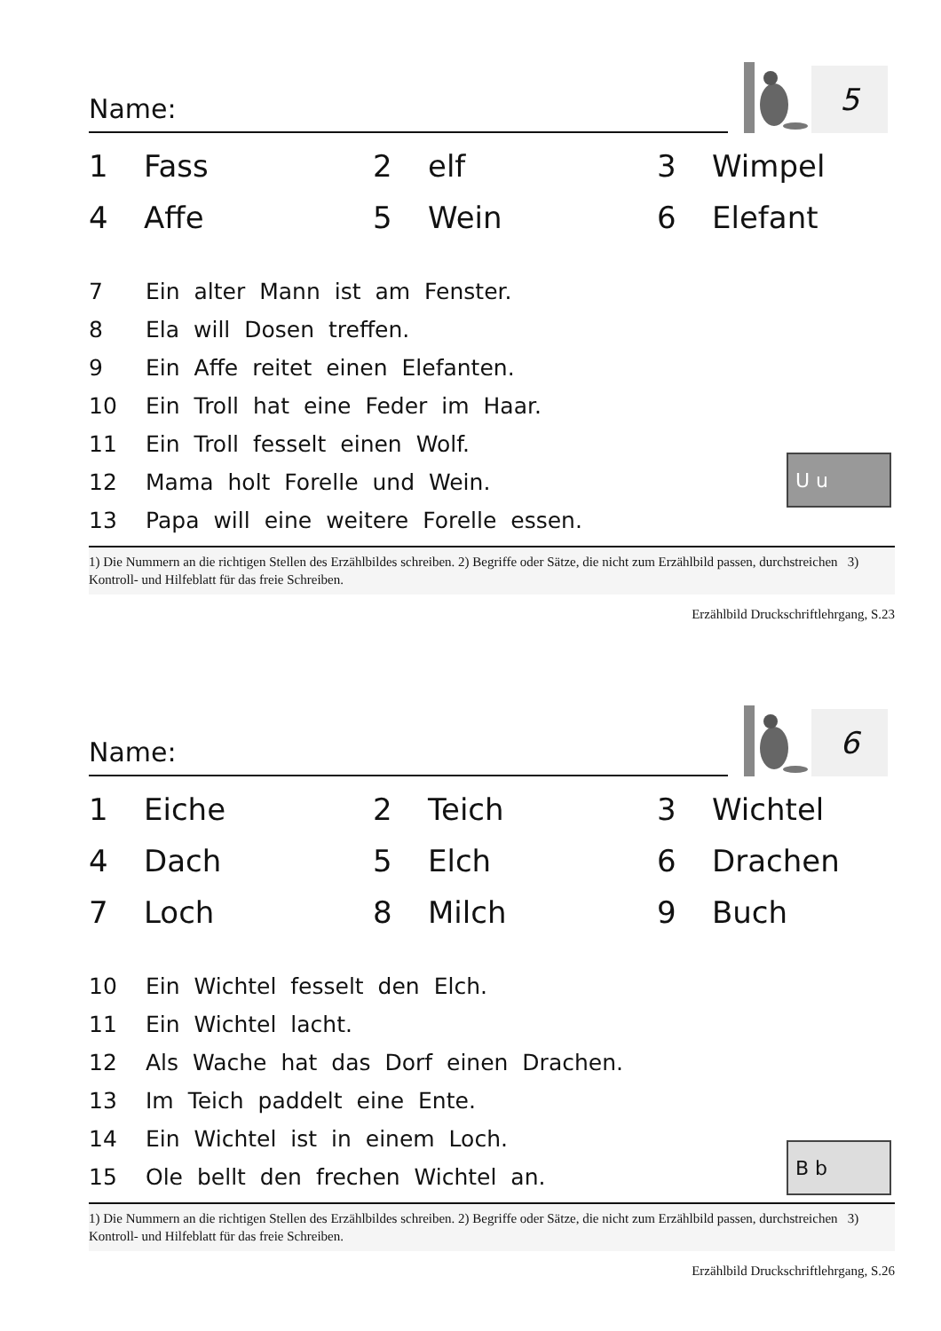Name:
5
| 1 | Fass | 2 | elf | 3 | Wimpel |
| 4 | Affe | 5 | Wein | 6 | Elefant |
7 Ein alter Mann ist am Fenster.
8 Ela will Dosen treffen.
9 Ein Affe reitet einen Elefanten.
10 Ein Troll hat eine Feder im Haar.
11 Ein Troll fesselt einen Wolf.
12 Mama holt Forelle und Wein.
13 Papa will eine weitere Forelle essen.
U u
1) Die Nummern an die richtigen Stellen des Erzählbildes schreiben. 2) Begriffe oder Sätze, die nicht zum Erzählbild passen, durchstreichen 3) Kontroll- und Hilfeblatt für das freie Schreiben.
Erzählbild Druckschriftlehrgang, S.23
Name:
6
| 1 | Eiche | 2 | Teich | 3 | Wichtel |
| 4 | Dach | 5 | Elch | 6 | Drachen |
| 7 | Loch | 8 | Milch | 9 | Buch |
10 Ein Wichtel fesselt den Elch.
11 Ein Wichtel lacht.
12 Als Wache hat das Dorf einen Drachen.
13 Im Teich paddelt eine Ente.
14 Ein Wichtel ist in einem Loch.
15 Ole bellt den frechen Wichtel an.
B b
1) Die Nummern an die richtigen Stellen des Erzählbildes schreiben. 2) Begriffe oder Sätze, die nicht zum Erzählbild passen, durchstreichen 3) Kontroll- und Hilfeblatt für das freie Schreiben.
Erzählbild Druckschriftlehrgang, S.26